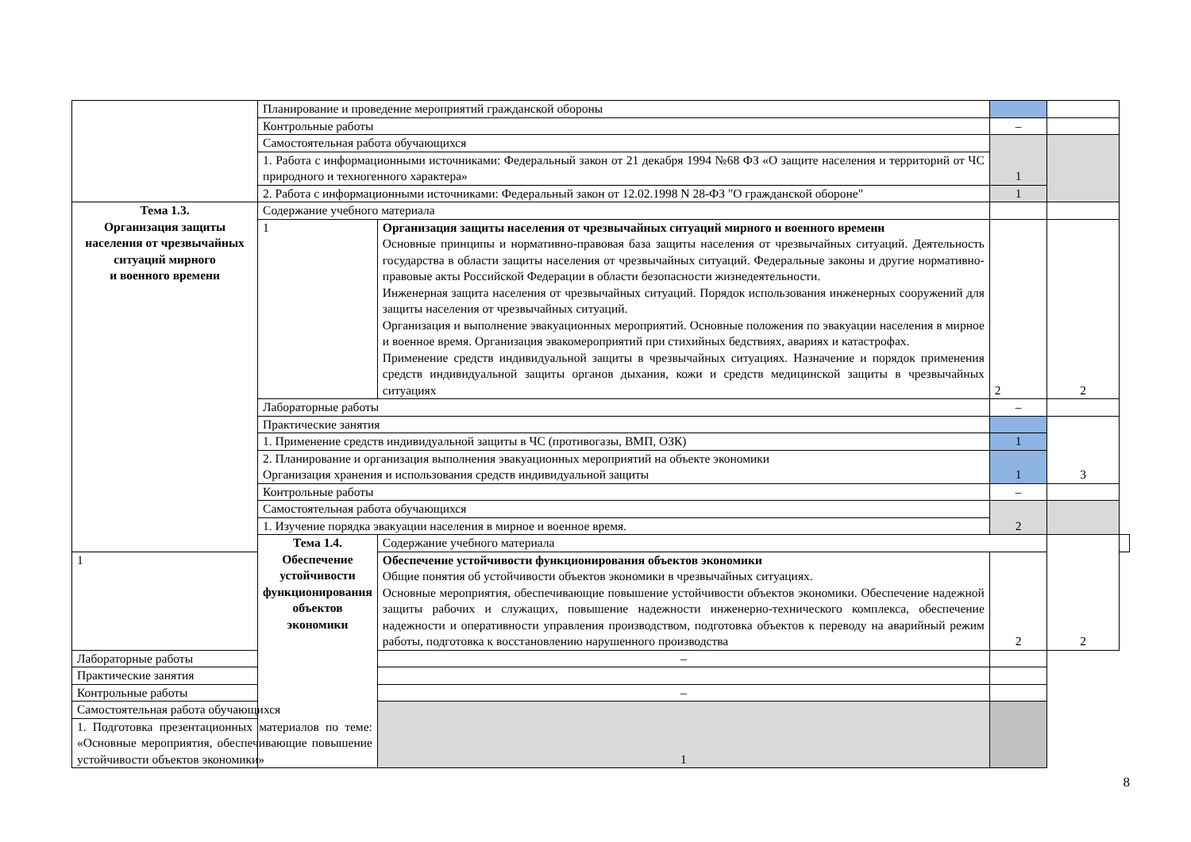| | Планирование и проведение мероприятий гражданской обороны | | | | |
| | Контрольные работы | | – | | |
| | Самостоятельная работа обучающихся | | 1 | | |
| | 1. Работа с информационными источниками: Федеральный закон от 21 декабря 1994 №68 ФЗ «О защите населения и территорий от ЧС природного и техногенного характера» | | | | |
| | 2. Работа с информационными источниками: Федеральный закон от 12.02.1998 N 28-ФЗ "О гражданской обороне" | | 1 | | |
| Тема 1.3. Организация защиты населения от чрезвычайных ситуаций мирного и военного времени | Содержание учебного материала | | | | |
| | 1 | Организация защиты населения от чрезвычайных ситуаций мирного и военного времени Основные принципы и нормативно-правовая база защиты населения от чрезвычайных ситуаций. Деятельность государства в области защиты населения от чрезвычайных ситуаций. Федеральные законы и другие нормативно-правовые акты Российской Федерации в области безопасности жизнедеятельности. Инженерная защита населения от чрезвычайных ситуаций. Порядок использования инженерных сооружений для защиты населения от чрезвычайных ситуаций. Организация и выполнение эвакуационных мероприятий. Основные положения по эвакуации населения в мирное и военное время. Организация эвакомероприятий при стихийных бедствиях, авариях и катастрофах. Применение средств индивидуальной защиты в чрезвычайных ситуациях. Назначение и порядок применения средств индивидуальной защиты органов дыхания, кожи и средств медицинской защиты в чрезвычайных ситуациях | 2 | 2 | |
| | Лабораторные работы | | – | | |
| | Практические занятия | | | 3 | |
| | 1. Применение средств индивидуальной защиты в ЧС (противогазы, ВМП, ОЗК) | | 1 | | |
| | 2. Планирование и организация выполнения эвакуационных мероприятий на объекте экономики Организация хранения и использования средств индивидуальной защиты | | 1 | | |
| | Контрольные работы | | – | | |
| | Самостоятельная работа обучающихся | | 2 | | |
| | 1. Изучение порядка эвакуации населения в мирное и военное время. | | | | |
| | Тема 1.4. Обеспечение устойчивости функционирования объектов экономики | Содержание учебного материала | | 2 | |
| 1 | | Обеспечение устойчивости функционирования объектов экономики Общие понятия об устойчивости объектов экономики в чрезвычайных ситуациях. Основные мероприятия, обеспечивающие повышение устойчивости объектов экономики. Обеспечение надежной защиты рабочих и служащих, повышение надежности инженерно-технического комплекса, обеспечение надежности и оперативности управления производством, подготовка объектов к переводу на аварийный режим работы, подготовка к восстановлению нарушенного производства | 2 | | |
| Лабораторные работы | | – | | | |
| Практические занятия | | | | | |
| Контрольные работы | | – | | | |
| Самостоятельная работа обучающихся | | 1 | | | |
| 1. Подготовка презентационных материалов по теме: «Основные мероприятия, обеспечивающие повышение устойчивости объектов экономики» | | | | | |
8